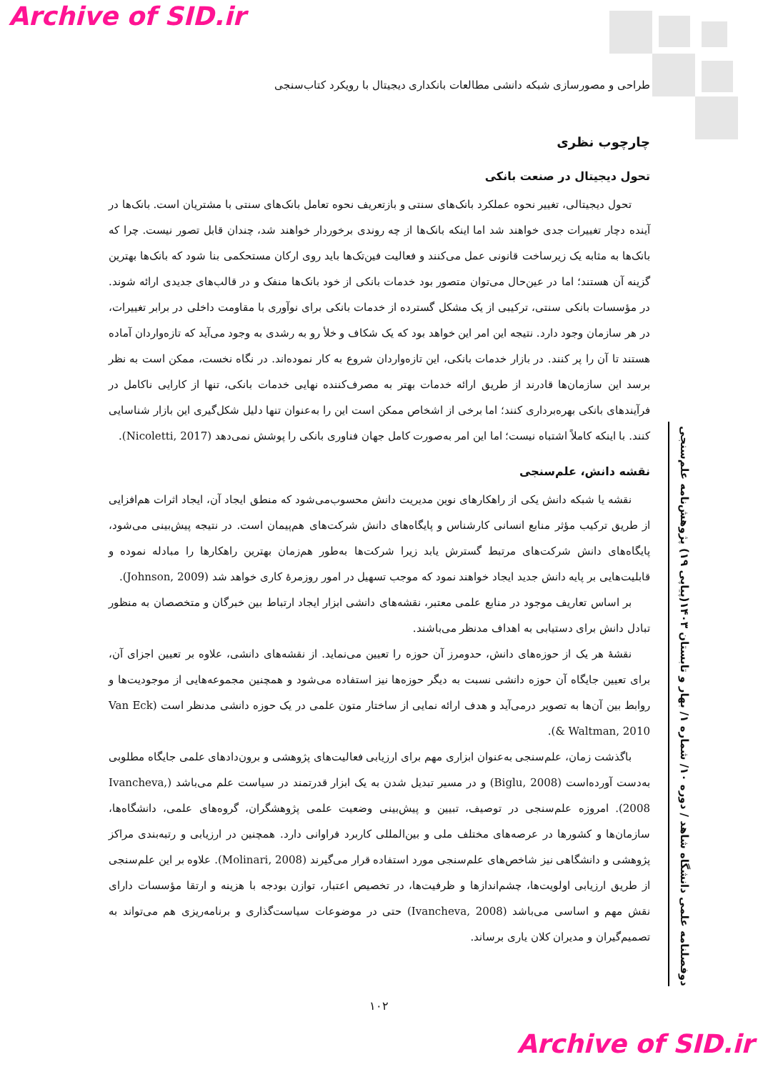Archive of SID.ir
طراحی و مصورسازی شبکه دانشی مطالعات بانکداری دیجیتال با رویکرد کتاب‌سنجی
چارچوب نظری
تحول دیجیتال در صنعت بانکی
تحول دیجیتالی، تغییر نحوه عملکرد بانک‌های سنتی و بازتعریف نحوه تعامل بانک‌های سنتی با مشتریان است. بانک‌ها در آینده دچار تغییرات جدی خواهند شد اما اینکه بانک‌ها از چه روندی برخوردار خواهند شد، چندان قابل تصور نیست. چرا که بانک‌ها به مثابه یک زیرساخت قانونی عمل می‌کنند و فعالیت فین‌تک‌ها باید روی ارکان مستحکمی بنا شود که بانک‌ها بهترین گزینه آن هستند؛ اما در عین‌حال می‌توان متصور بود خدمات بانکی از خود بانک‌ها منفک و در قالب‌های جدیدی ارائه شوند. در مؤسسات بانکی سنتی، ترکیبی از یک مشکل گسترده از خدمات بانکی برای نوآوری با مقاومت داخلی در برابر تغییرات، در هر سازمان وجود دارد. نتیجه این امر این خواهد بود که یک شکاف و خلأ رو به رشدی به وجود می‌آید که تازه‌واردان آماده هستند تا آن را پر کنند. در بازار خدمات بانکی، این تازه‌واردان شروع به کار نموده‌اند. در نگاه نخست، ممکن است به نظر برسد این سازمان‌ها قادرند از طریق ارائه خدمات بهتر به مصرف‌کننده نهایی خدمات بانکی، تنها از کارایی ناکامل در فرآیندهای بانکی بهره‌برداری کنند؛ اما برخی از اشخاص ممکن است این را به‌عنوان تنها دلیل شکل‌گیری این بازار شناسایی کنند. با اینکه کاملاً اشتباه نیست؛ اما این امر به‌صورت کامل جهان فناوری بانکی را پوشش نمی‌دهد (Nicoletti, 2017).
نقشه دانش، علم‌سنجی
نقشه یا شبکه دانش یکی از راهکارهای نوین مدیریت دانش محسوب‌می‌شود که منطق ایجاد آن، ایجاد اثرات هم‌افزایی از طریق ترکیب مؤثر منابع انسانی کارشناس و پایگاه‌های دانش شرکت‌های هم‌پیمان است. در نتیجه پیش‌بینی می‌شود، پایگاه‌های دانش شرکت‌های مرتبط گسترش یابد زیرا شرکت‌ها به‌طور هم‌زمان بهترین راهکارها را مبادله نموده و قابلیت‌هایی بر پایه دانش جدید ایجاد خواهند نمود که موجب تسهیل در امور روزمرۀ کاری خواهد شد (Johnson, 2009).
بر اساس تعاریف موجود در منابع علمی معتبر، نقشه‌های دانشی ابزار ایجاد ارتباط بین خبرگان و متخصصان به منظور تبادل دانش برای دستیابی به اهداف مدنظر می‌باشند.
نقشۀ هر یک از حوزه‌های دانش، حدومرز آن حوزه را تعیین می‌نماید. از نقشه‌های دانشی، علاوه بر تعیین اجزای آن، برای تعیین جایگاه آن حوزه دانشی نسبت به دیگر حوزه‌ها نیز استفاده می‌شود و همچنین مجموعه‌هایی از موجودیت‌ها و روابط بین آن‌ها به تصویر درمی‌آید و هدف ارائه نمایی از ساختار متون علمی در یک حوزه دانشی مدنظر است (Van Eck & Waltman, 2010).
باگذشت زمان، علم‌سنجی به‌عنوان ابزاری مهم برای ارزیابی فعالیت‌های پژوهشی و برون‌دادهای علمی جایگاه مطلوبی به‌دست آورده‌است (Biglu, 2008) و در مسیر تبدیل شدن به یک ابزار قدرتمند در سیاست علم می‌باشد (Ivancheva, 2008). امروزه علم‌سنجی در توصیف، تبیین و پیش‌بینی وضعیت علمی پژوهشگران، گروه‌های علمی، دانشگاه‌ها، سازمان‌ها و کشورها در عرصه‌های مختلف ملی و بین‌المللی کاربرد فراوانی دارد. همچنین در ارزیابی و رتبه‌بندی مراکز پژوهشی و دانشگاهی نیز شاخص‌های علم‌سنجی مورد استفاده قرار می‌گیرند (Molinari, 2008). علاوه بر این علم‌سنجی از طریق ارزیابی اولویت‌ها، چشم‌اندازها و ظرفیت‌ها، در تخصیص اعتبار، توازن بودجه با هزینه و ارتقا مؤسسات دارای نقش مهم و اساسی می‌باشد (Ivancheva, 2008) حتی در موضوعات سیاست‌گذاری و برنامه‌ریزی هم می‌تواند به تصمیم‌گیران و مدیران کلان یاری برساند.
دوفصلنامه علمی دانشگاه شاهد / دوره ۱۰/ شماره ۱/ بهار و تابستان ۱۴۰۳(پیاپی ۱۹) پژوهش‌نامه علم‌سنجی
۱۰۲
Archive of SID.ir